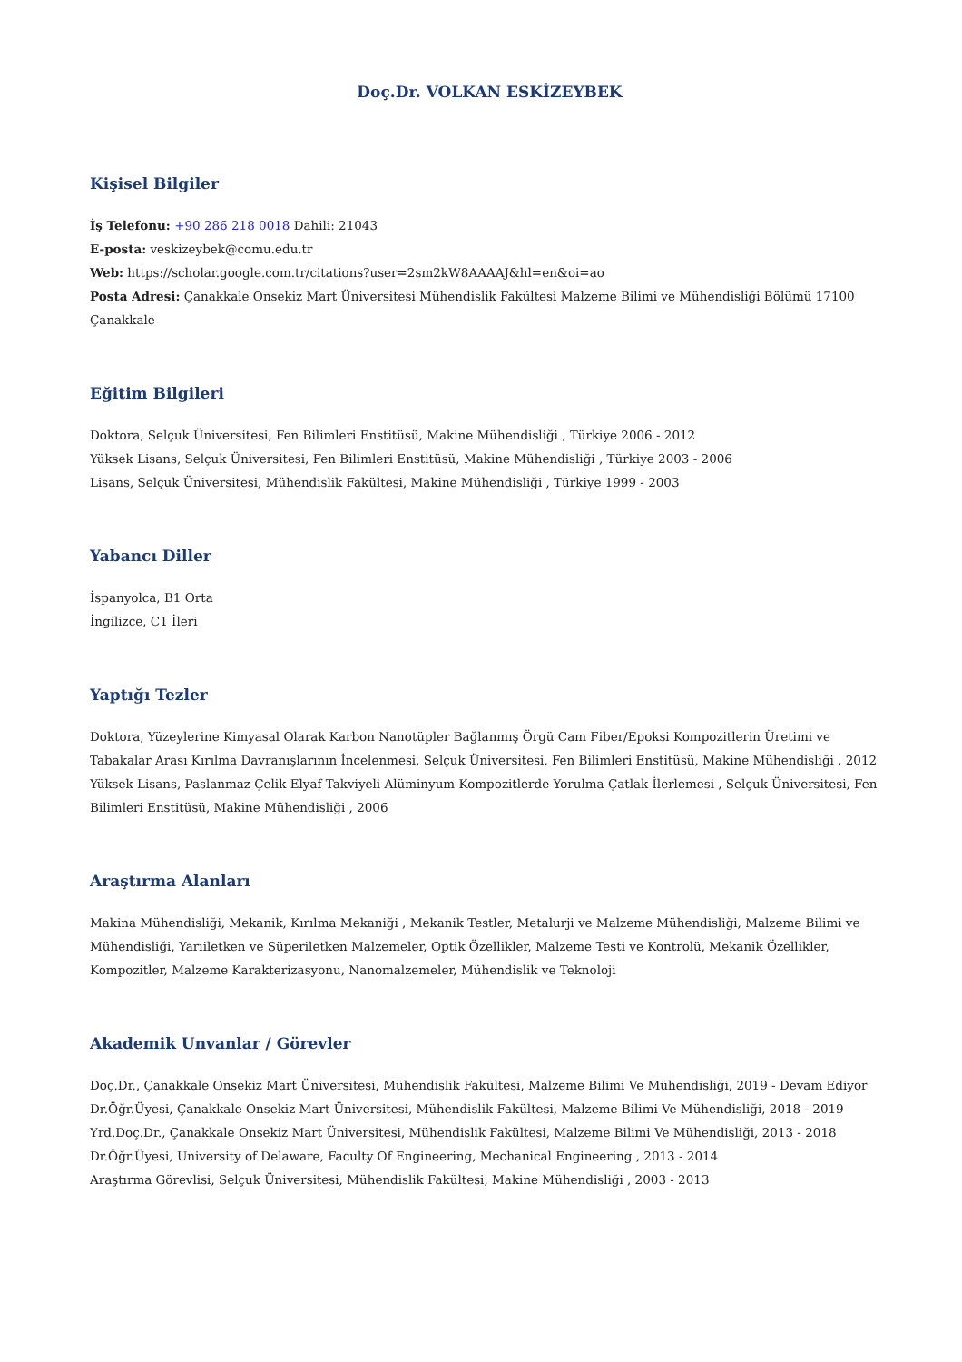Doç.Dr. VOLKAN ESKİZEYBEK
Kişisel Bilgiler
İş Telefonu: +90 286 218 0018 Dahili: 21043
E-posta: veskizeybek@comu.edu.tr
Web: https://scholar.google.com.tr/citations?user=2sm2kW8AAAAJ&hl=en&oi=ao
Posta Adresi: Çanakkale Onsekiz Mart Üniversitesi Mühendislik Fakültesi Malzeme Bilimi ve Mühendisliği Bölümü 17100 Çanakkale
Eğitim Bilgileri
Doktora, Selçuk Üniversitesi, Fen Bilimleri Enstitüsü, Makine Mühendisliği , Türkiye 2006 - 2012
Yüksek Lisans, Selçuk Üniversitesi, Fen Bilimleri Enstitüsü, Makine Mühendisliği , Türkiye 2003 - 2006
Lisans, Selçuk Üniversitesi, Mühendislik Fakültesi, Makine Mühendisliği , Türkiye 1999 - 2003
Yabancı Diller
İspanyolca, B1 Orta
İngilizce, C1 İleri
Yaptığı Tezler
Doktora, Yüzeylerine Kimyasal Olarak Karbon Nanotüpler Bağlanmış Örgü Cam Fiber/Epoksi Kompozitlerin Üretimi ve Tabakalar Arası Kırılma Davranışlarının İncelenmesi, Selçuk Üniversitesi, Fen Bilimleri Enstitüsü, Makine Mühendisliği , 2012
Yüksek Lisans, Paslanmaz Çelik Elyaf Takviyeli Alüminyum Kompozitlerde Yorulma Çatlak İlerlemesi , Selçuk Üniversitesi, Fen Bilimleri Enstitüsü, Makine Mühendisliği , 2006
Araştırma Alanları
Makina Mühendisliği, Mekanik, Kırılma Mekaniği , Mekanik Testler, Metalurji ve Malzeme Mühendisliği, Malzeme Bilimi ve Mühendisliği, Yarıiletken ve Süperiletken Malzemeler, Optik Özellikler, Malzeme Testi ve Kontrolü, Mekanik Özellikler, Kompozitler, Malzeme Karakterizasyonu, Nanomalzemeler, Mühendislik ve Teknoloji
Akademik Unvanlar / Görevler
Doç.Dr., Çanakkale Onsekiz Mart Üniversitesi, Mühendislik Fakültesi, Malzeme Bilimi Ve Mühendisliği, 2019 - Devam Ediyor
Dr.Öğr.Üyesi, Çanakkale Onsekiz Mart Üniversitesi, Mühendislik Fakültesi, Malzeme Bilimi Ve Mühendisliği, 2018 - 2019
Yrd.Doç.Dr., Çanakkale Onsekiz Mart Üniversitesi, Mühendislik Fakültesi, Malzeme Bilimi Ve Mühendisliği, 2013 - 2018
Dr.Öğr.Üyesi, University of Delaware, Faculty Of Engineering, Mechanical Engineering , 2013 - 2014
Araştırma Görevlisi, Selçuk Üniversitesi, Mühendislik Fakültesi, Makine Mühendisliği , 2003 - 2013